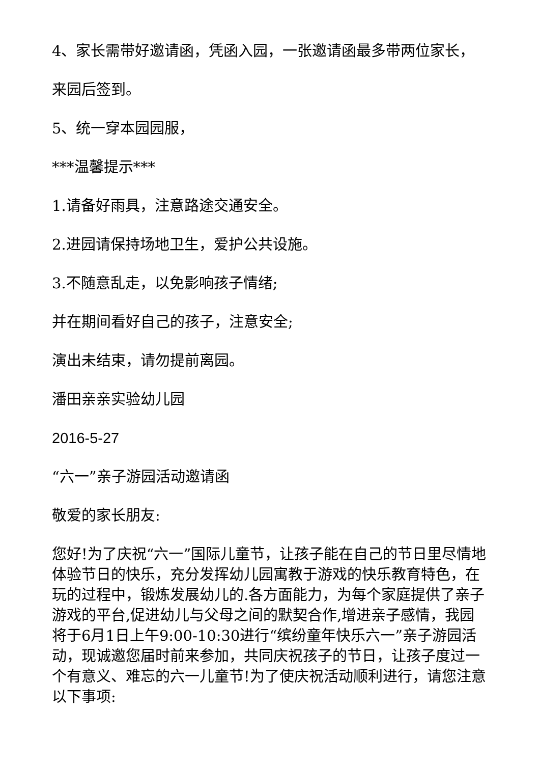4、家长需带好邀请函，凭函入园，一张邀请函最多带两位家长，
来园后签到。
5、统一穿本园园服，
***温馨提示***
1.请备好雨具，注意路途交通安全。
2.进园请保持场地卫生，爱护公共设施。
3.不随意乱走，以免影响孩子情绪;
并在期间看好自己的孩子，注意安全;
演出未结束，请勿提前离园。
潘田亲亲实验幼儿园
2016-5-27
“六一”亲子游园活动邀请函
敬爱的家长朋友:
您好!为了庆祝“六一”国际儿童节，让孩子能在自己的节日里尽情地体验节日的快乐，充分发挥幼儿园寓教于游戏的快乐教育特色，在玩的过程中，锻炼发展幼儿的.各方面能力，为每个家庭提供了亲子游戏的平台,促进幼儿与父母之间的默契合作,增进亲子感情，我园将于6月1日上午9:00-10:30进行“缤纷童年快乐六一”亲子游园活动，现诚邀您届时前来参加，共同庆祝孩子的节日，让孩子度过一个有意义、难忘的六一儿童节!为了使庆祝活动顺利进行，请您注意以下事项: